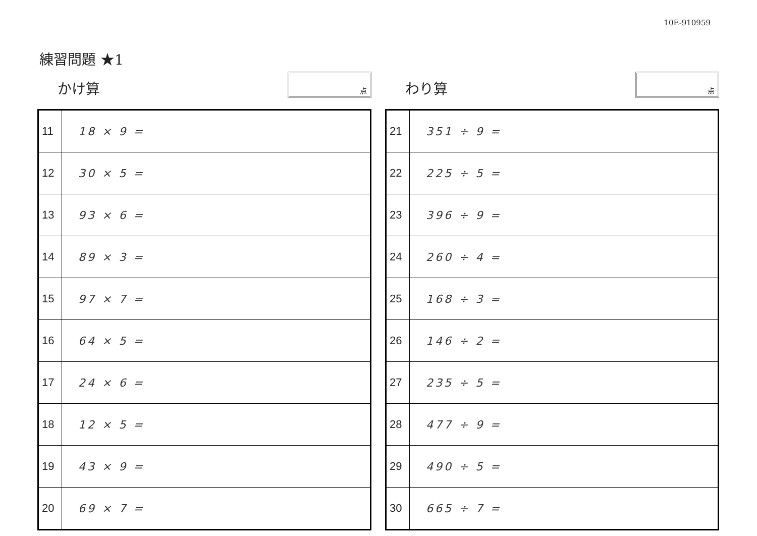10E-910959
練習問題 ★1
かけ算
点
| 11 | 18 × 9 = |
| 12 | 30 × 5 = |
| 13 | 93 × 6 = |
| 14 | 89 × 3 = |
| 15 | 97 × 7 = |
| 16 | 64 × 5 = |
| 17 | 24 × 6 = |
| 18 | 12 × 5 = |
| 19 | 43 × 9 = |
| 20 | 69 × 7 = |
わり算
点
| 21 | 351 ÷ 9 = |
| 22 | 225 ÷ 5 = |
| 23 | 396 ÷ 9 = |
| 24 | 260 ÷ 4 = |
| 25 | 168 ÷ 3 = |
| 26 | 146 ÷ 2 = |
| 27 | 235 ÷ 5 = |
| 28 | 477 ÷ 9 = |
| 29 | 490 ÷ 5 = |
| 30 | 665 ÷ 7 = |